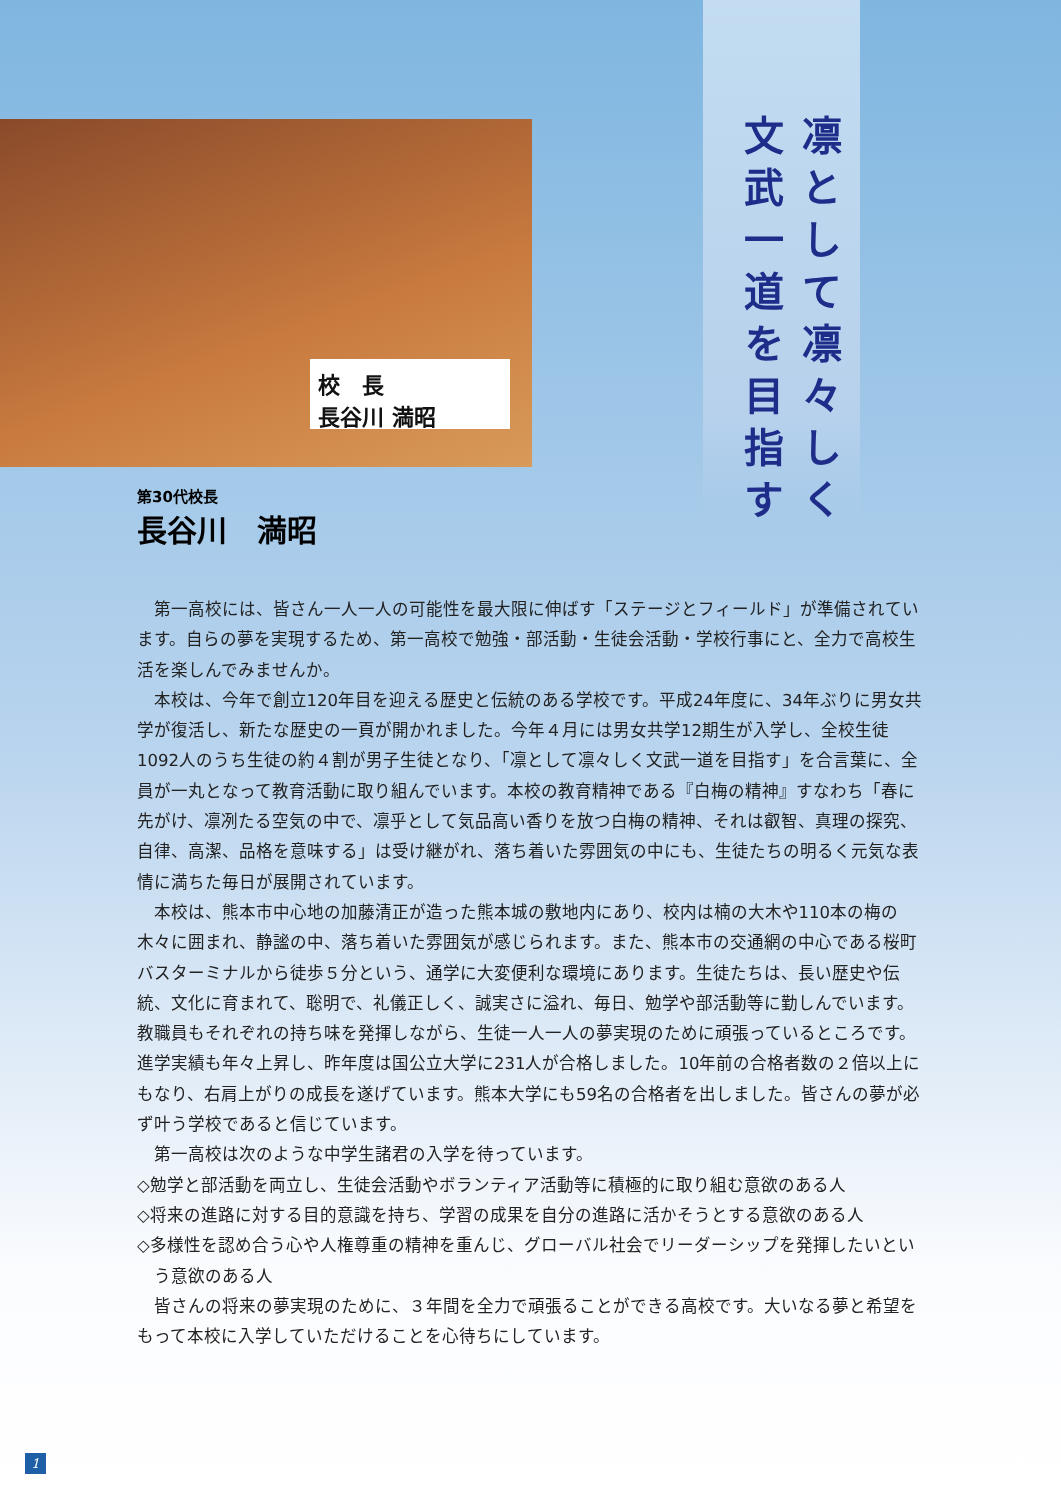校　長
長谷川 満昭
凛として凛々しく
文武一道を目指す
第30代校長
長谷川　満昭
第一高校には、皆さん一人一人の可能性を最大限に伸ばす「ステージとフィールド」が準備されています。自らの夢を実現するため、第一高校で勉強・部活動・生徒会活動・学校行事にと、全力で高校生活を楽しんでみませんか。
本校は、今年で創立120年目を迎える歴史と伝統のある学校です。平成24年度に、34年ぶりに男女共学が復活し、新たな歴史の一頁が開かれました。今年４月には男女共学12期生が入学し、全校生徒1092人のうち生徒の約４割が男子生徒となり、「凛として凛々しく文武一道を目指す」を合言葉に、全員が一丸となって教育活動に取り組んでいます。本校の教育精神である『白梅の精神』すなわち「春に先がけ、凛冽たる空気の中で、凛乎として気品高い香りを放つ白梅の精神、それは叡智、真理の探究、自律、高潔、品格を意味する」は受け継がれ、落ち着いた雰囲気の中にも、生徒たちの明るく元気な表情に満ちた毎日が展開されています。
本校は、熊本市中心地の加藤清正が造った熊本城の敷地内にあり、校内は楠の大木や110本の梅の木々に囲まれ、静謐の中、落ち着いた雰囲気が感じられます。また、熊本市の交通網の中心である桜町バスターミナルから徒歩５分という、通学に大変便利な環境にあります。生徒たちは、長い歴史や伝統、文化に育まれて、聡明で、礼儀正しく、誠実さに溢れ、毎日、勉学や部活動等に勤しんでいます。教職員もそれぞれの持ち味を発揮しながら、生徒一人一人の夢実現のために頑張っているところです。進学実績も年々上昇し、昨年度は国公立大学に231人が合格しました。10年前の合格者数の２倍以上にもなり、右肩上がりの成長を遂げています。熊本大学にも59名の合格者を出しました。皆さんの夢が必ず叶う学校であると信じています。
第一高校は次のような中学生諸君の入学を待っています。
◇勉学と部活動を両立し、生徒会活動やボランティア活動等に積極的に取り組む意欲のある人
◇将来の進路に対する目的意識を持ち、学習の成果を自分の進路に活かそうとする意欲のある人
◇多様性を認め合う心や人権尊重の精神を重んじ、グローバル社会でリーダーシップを発揮したいという意欲のある人
皆さんの将来の夢実現のために、３年間を全力で頑張ることができる高校です。大いなる夢と希望をもって本校に入学していただけることを心待ちにしています。
1